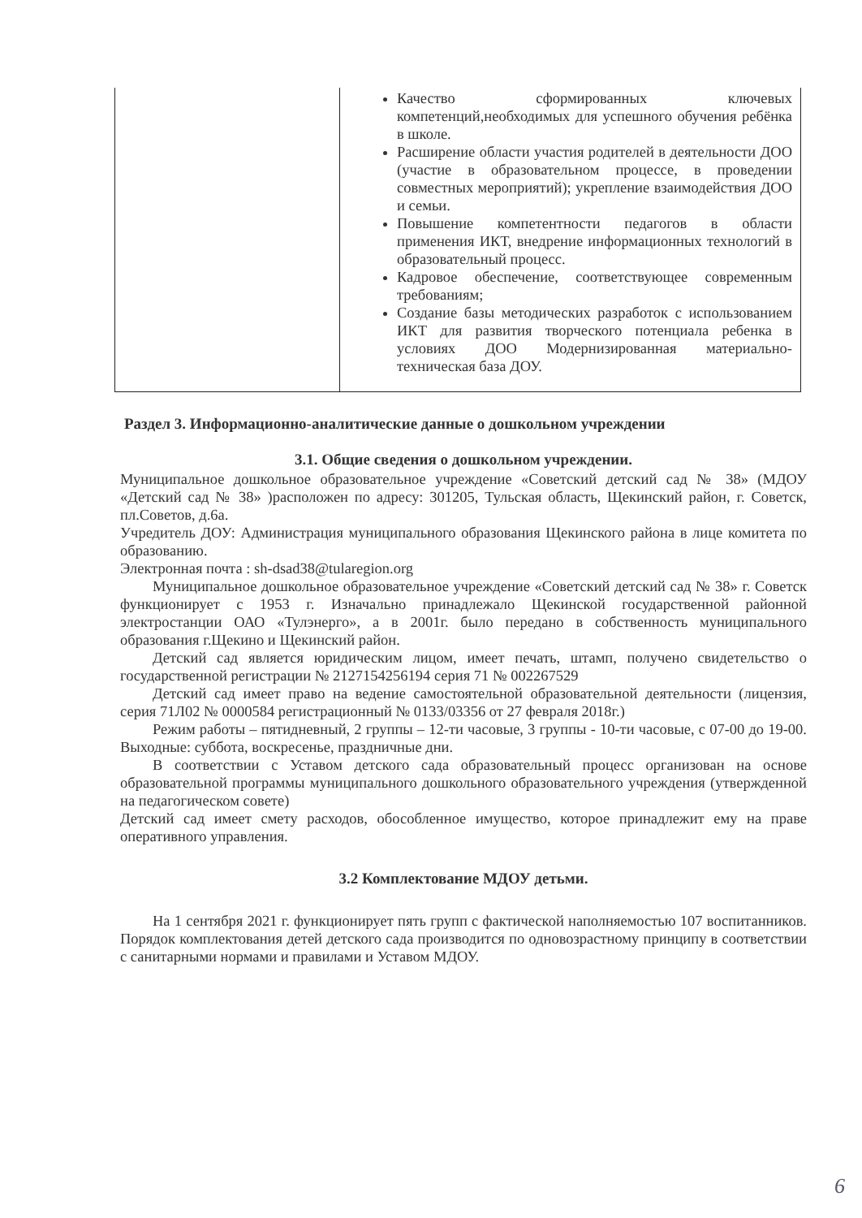| | Качество сформированных ключевых компетенций,необходимых для успешного обучения ребёнка в школе. Расширение области участия родителей в деятельности ДОО (участие в образовательном процессе, в проведении совместных мероприятий); укрепление взаимодействия ДОО и семьи. Повышение компетентности педагогов в области применения ИКТ, внедрение информационных технологий в образовательный процесс. Кадровое обеспечение, соответствующее современным требованиям; Создание базы методических разработок с использованием ИКТ для развития творческого потенциала ребенка в условиях ДОО Модернизированная материально-техническая база ДОУ. |
Раздел 3. Информационно-аналитические данные о дошкольном учреждении
3.1. Общие сведения о дошкольном учреждении.
Муниципальное дошкольное образовательное учреждение «Советский детский сад № 38» (МДОУ «Детский сад № 38» )расположен по адресу: 301205, Тульская область, Щекинский район, г. Советск, пл.Советов, д.6а.
Учредитель ДОУ: Администрация муниципального образования Щекинского района в лице комитета по образованию.
Электронная почта : sh-dsad38@tularegion.org
Муниципальное дошкольное образовательное учреждение «Советский детский сад № 38» г. Советск функционирует с 1953 г. Изначально принадлежало Щекинской государственной районной электростанции ОАО «Тулэнерго», а в 2001г. было передано в собственность муниципального образования г.Щекино и Щекинский район.
Детский сад является юридическим лицом, имеет печать, штамп, получено свидетельство о государственной регистрации № 2127154256194 серия 71 № 002267529
Детский сад имеет право на ведение самостоятельной образовательной деятельности (лицензия, серия 71Л02 № 0000584 регистрационный № 0133/03356 от 27 февраля 2018г.)
Режим работы – пятидневный, 2 группы – 12-ти часовые, 3 группы - 10-ти часовые, с 07-00 до 19-00. Выходные: суббота, воскресенье, праздничные дни.
В соответствии с Уставом детского сада образовательный процесс организован на основе образовательной программы муниципального дошкольного образовательного учреждения (утвержденной на педагогическом совете)
Детский сад имеет смету расходов, обособленное имущество, которое принадлежит ему на праве оперативного управления.
3.2 Комплектование МДОУ детьми.
На 1 сентября 2021 г. функционирует пять групп с фактической наполняемостью 107 воспитанников. Порядок комплектования детей детского сада производится по одновозрастному принципу в соответствии с санитарными нормами и правилами и Уставом МДОУ.
6